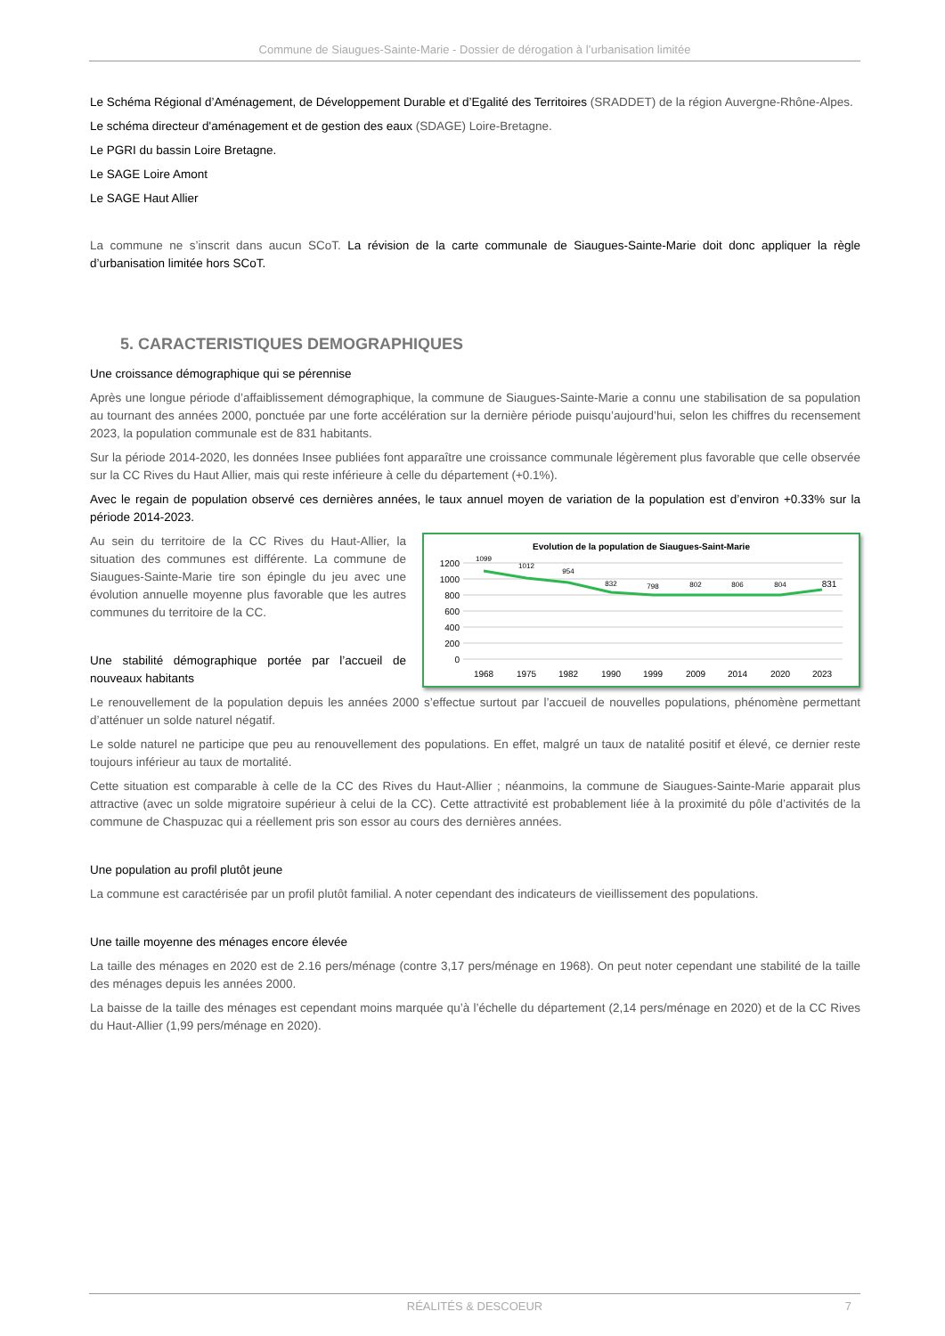Commune de Siaugues-Sainte-Marie - Dossier de dérogation à l’urbanisation limitée
Le Schéma Régional d’Aménagement, de Développement Durable et d’Egalité des Territoires (SRADDET) de la région Auvergne-Rhône-Alpes.
Le schéma directeur d'aménagement et de gestion des eaux (SDAGE) Loire-Bretagne.
Le PGRI du bassin Loire Bretagne.
Le SAGE Loire Amont
Le SAGE Haut Allier
La commune ne s’inscrit dans aucun SCoT. La révision de la carte communale de Siaugues-Sainte-Marie doit donc appliquer la règle d’urbanisation limitée hors SCoT.
5. CARACTERISTIQUES DEMOGRAPHIQUES
Une croissance démographique qui se pérennise
Après une longue période d’affaiblissement démographique, la commune de Siaugues-Sainte-Marie a connu une stabilisation de sa population au tournant des années 2000, ponctuée par une forte accélération sur la dernière période puisqu’aujourd’hui, selon les chiffres du recensement 2023, la population communale est de 831 habitants.
Sur la période 2014-2020, les données Insee publiées font apparaître une croissance communale légèrement plus favorable que celle observée sur la CC Rives du Haut Allier, mais qui reste inférieure à celle du département (+0.1%).
Avec le regain de population observé ces dernières années, le taux annuel moyen de variation de la population est d’environ +0.33% sur la période 2014-2023.
Evolution de la population de Siaugues-Saint-Marie
1200
1000
800
600
400
200
0
1099
1012
954
832
798
802
806
804
831
1968
1975
1982
1990
1999
2009
2014
2020
2023
Au sein du territoire de la CC Rives du Haut-Allier, la situation des communes est différente. La commune de Siaugues-Sainte-Marie tire son épingle du jeu avec une évolution annuelle moyenne plus favorable que les autres communes du territoire de la CC.
Une stabilité démographique portée par l’accueil de nouveaux habitants
Le renouvellement de la population depuis les années 2000 s’effectue surtout par l’accueil de nouvelles populations, phénomène permettant d’atténuer un solde naturel négatif.
Le solde naturel ne participe que peu au renouvellement des populations. En effet, malgré un taux de natalité positif et élevé, ce dernier reste toujours inférieur au taux de mortalité.
Cette situation est comparable à celle de la CC des Rives du Haut-Allier ; néanmoins, la commune de Siaugues-Sainte-Marie apparait plus attractive (avec un solde migratoire supérieur à celui de la CC). Cette attractivité est probablement liée à la proximité du pôle d’activités de la commune de Chaspuzac qui a réellement pris son essor au cours des dernières années.
Une population au profil plutôt jeune
La commune est caractérisée par un profil plutôt familial. A noter cependant des indicateurs de vieillissement des populations.
Une taille moyenne des ménages encore élevée
La taille des ménages en 2020 est de 2.16 pers/ménage (contre 3,17 pers/ménage en 1968). On peut noter cependant une stabilité de la taille des ménages depuis les années 2000.
La baisse de la taille des ménages est cependant moins marquée qu’à l’échelle du département (2,14 pers/ménage en 2020) et de la CC Rives du Haut-Allier (1,99 pers/ménage en 2020).
RÉALITÉS & DESCOEUR 7